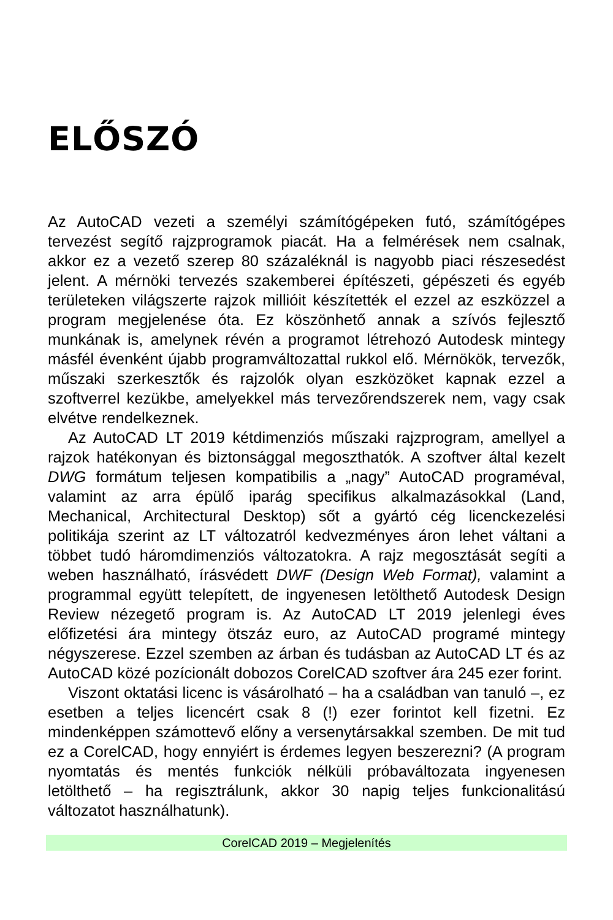ELŐSZÓ
Az AutoCAD vezeti a személyi számítógépeken futó, számítógépes tervezést segítő rajzprogramok piacát. Ha a felmérések nem csalnak, akkor ez a vezető szerep 80 százaléknál is nagyobb piaci részesedést jelent. A mérnöki tervezés szakemberei építészeti, gépészeti és egyéb területeken világszerte rajzok millióit készítették el ezzel az eszközzel a program megjelenése óta. Ez köszönhető annak a szívós fejlesztő munkának is, amelynek révén a programot létrehozó Autodesk mintegy másfél évenként újabb programváltozattal rukkol elő. Mérnökök, tervezők, műszaki szerkesztők és rajzolók olyan eszközöket kapnak ezzel a szoftverrel kezükbe, amelyekkel más tervezőrendszerek nem, vagy csak elvétve rendelkeznek.
Az AutoCAD LT 2019 kétdimenziós műszaki rajzprogram, amellyel a rajzok hatékonyan és biztonsággal megoszthatók. A szoftver által kezelt DWG formátum teljesen kompatibilis a „nagy” AutoCAD programéval, valamint az arra épülő iparág specifikus alkalmazásokkal (Land, Mechanical, Architectural Desktop) sőt a gyártó cég licenckezelési politikája szerint az LT változatról kedvezményes áron lehet váltani a többet tudó háromdimenziós változatokra. A rajz megosztását segíti a weben használható, írásvédett DWF (Design Web Format), valamint a programmal együtt telepített, de ingyenesen letölthető Autodesk Design Review nézegető program is. Az AutoCAD LT 2019 jelenlegi éves előfizetési ára mintegy ötszáz euro, az AutoCAD programé mintegy négyszerese. Ezzel szemben az árban és tudásban az AutoCAD LT és az AutoCAD közé pozícionált dobozos CorelCAD szoftver ára 245 ezer forint.
Viszont oktatási licenc is vásárolható – ha a családban van tanuló –, ez esetben a teljes licencért csak 8 (!) ezer forintot kell fizetni. Ez mindenképpen számottevő előny a versenytársakkal szemben. De mit tud ez a CorelCAD, hogy ennyiért is érdemes legyen beszerezni? (A program nyomtatás és mentés funkciók nélküli próbaváltozata ingyenesen letölthető – ha regisztrálunk, akkor 30 napig teljes funkcionalitású változatot használhatunk).
CorelCAD 2019 – Megjelenítés